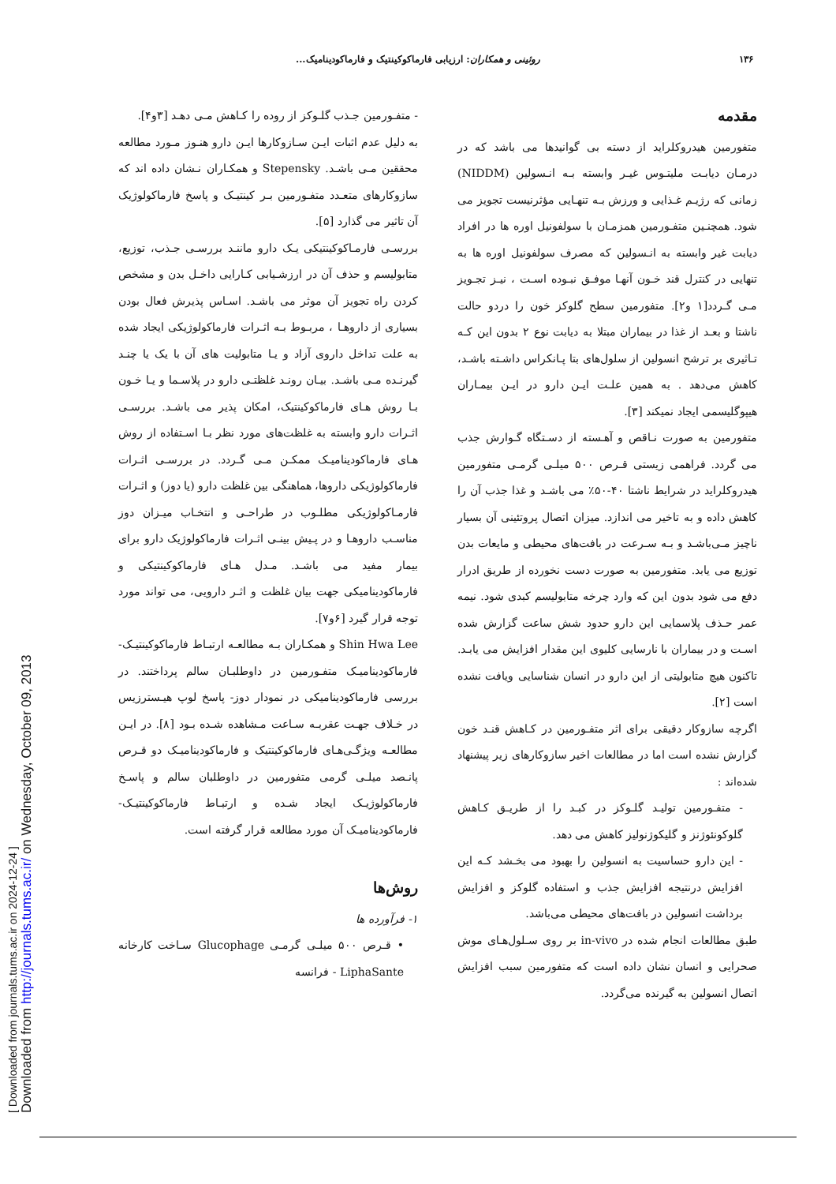[ Downloaded from journals.tums.ac.ir on 2024-12-24 ]
Downloaded from http://journals.tums.ac.ir/ on Wednesday, October 09, 2013
۱۳۶ روئینی و همکاران: ارزیابی فارماکوکینتیک و فارماکودینامیک...
مقدمه
متفورمین هیدروکلراید از دسته بی گوانیدها می باشد که در درمـان دیابـت ملیتـوس غیـر وابسته بـه انـسولین (NIDDM) زمانی که رژیـم غـذایی و ورزش بـه تنهـایی مؤثرنیست تجویز می شود. همچنـین متفـورمین همزمـان با سولفونیل اوره ها در افراد دیابت غیر وابسته به انـسولین که مصرف سولفونیل اوره ها به تنهایی در کنترل قند خـون آنهـا موفـق نبـوده اسـت ، نیـز تجـویز مـی گـردد[۱ و۲]. متفورمین سطح گلوکز خون را دردو حالت ناشتا و بعـد از غذا در بیماران مبتلا به دیابت نوع ۲ بدون این کـه تـاثیری بر ترشح انسولین از سلول‌های بتا پـانکراس داشـته باشـد، کاهش می‌دهد . به همین علـت ایـن دارو در ایـن بیمـاران هیپوگلیسمی ایجاد نمیکند [۳].
متفورمین به صورت نـاقص و آهـسته از دسـتگاه گـوارش جذب می گردد. فراهمی زیستی قـرص ۵۰۰ میلـی گرمـی متفورمین هیدروکلراید در شرایط ناشتا ۴۰-۵۰٪ می باشـد و غذا جذب آن را کاهش داده و به تاخیر می اندازد. میزان اتصال پروتئینی آن بسیار ناچیز مـی‌باشـد و بـه سـرعت در بافت‌های محیطی و مایعات بدن توزیع می یابد. متفورمین به صورت دست نخورده از طریق ادرار دفع می شود بدون این که وارد چرخه متابولیسم کبدی شود. نیمه عمر حـذف پلاسمایی این دارو حدود شش ساعت گزارش شده اسـت و در بیماران با نارسایی کلیوی این مقدار افزایش می یابـد. تاکنون هیچ متابولیتی از این دارو در انسان شناسایی ویافت نشده است [۲].
اگرچه سازوکار دقیقی برای اثر متفـورمین در کـاهش قنـد خون گزارش نشده است اما در مطالعات اخیر سازوکارهای زیر پیشنهاد شده‌اند :
- متفـورمین تولیـد گلـوکز در کبـد را از طریـق کـاهش گلوکونئوژنز و گلیکوژنولیز کاهش می دهد.
- این دارو حساسیت به انسولین را بهبود می بخـشد کـه این افزایش درنتیجه افزایش جذب و استفاده گلوکز و افزایش برداشت انسولین در بافت‌های محیطی می‌باشد.
طبق مطالعات انجام شده در in-vivo بر روی سـلول‌هـای موش صحرایی و انسان نشان داده است که متفورمین سبب افزایش اتصال انسولین به گیرنده می‌گردد.
- متفـورمین جـذب گلـوکز از روده را کـاهش مـی دهـد [۳و۴].
به دلیل عدم اثبات ایـن سـازوکارها ایـن دارو هنـوز مـورد مطالعه محققین مـی باشـد. Stepensky و همکـاران نـشان داده اند که سازوکارهای متعـدد متفـورمین بـر کینتیـک و پاسخ فارماکولوژیک آن تاثیر می گذارد [۵].
بررسـی فارمـاکوکینتیکی یـک دارو ماننـد بررسـی جـذب، توزیع، متابولیسم و حذف آن در ارزشـیابی کـارایی داخـل بدن و مشخص کردن راه تجویز آن موثر می باشـد. اسـاس پذیرش فعال بودن بسیاری از داروهـا ، مربـوط بـه اثـرات فارماکولوژیکی ایجاد شده به علت تداخل داروی آزاد و یـا متابولیت های آن با یک یا چنـد گیرنـده مـی باشـد. بیـان رونـد غلظتـی دارو در پلاسـما و یـا خـون بـا روش هـای فارماکوکینتیک، امکان پذیر می باشـد. بررسـی اثـرات دارو وابسته به غلظت‌های مورد نظر بـا اسـتفاده از روش هـای فارماکودینامیـک ممکـن مـی گـردد. در بررسـی اثـرات فارماکولوژیکی داروها، هماهنگی بین غلظت دارو (یا دوز) و اثـرات فارمـاکولوژیکی مطلـوب در طراحـی و انتخـاب میـزان دوز مناسـب داروهـا و در پـیش بینـی اثـرات فارماکولوژیک دارو برای بیمار مفید می باشـد. مـدل هـای فارماکوکینتیکی و فارماکودینامیکی جهت بیان غلظت و اثـر دارویی، می تواند مورد توجه قرار گیرد [۶و۷].
Shin Hwa Lee و همکـاران بـه مطالعـه ارتبـاط فارماکوکینتیـک- فارماکودینامیـک متفـورمین در داوطلبـان سالم پرداختند. در بررسی فارماکودینامیکی در نمودار دوز- پاسخ لوپ هیـسترزیس در خـلاف جهـت عقربـه سـاعت مـشاهده شـده بـود [۸]. در ایـن مطالعـه ویژگـی‌هـای فارماکوکینتیک و فارماکودینامیـک دو قـرص پانـصد میلـی گرمی متفورمین در داوطلبان سالم و پاسـخ فارماکولوژیـک ایجاد شـده و ارتبـاط فارماکوکینتیـک-فارماکودینامیـک آن مورد مطالعه قرار گرفته است.
روش‌ها
۱- فرآورده ها
• قـرص ۵۰۰ میلـی گرمـی Glucophage سـاخت کارخانه LiphaSante - فرانسه